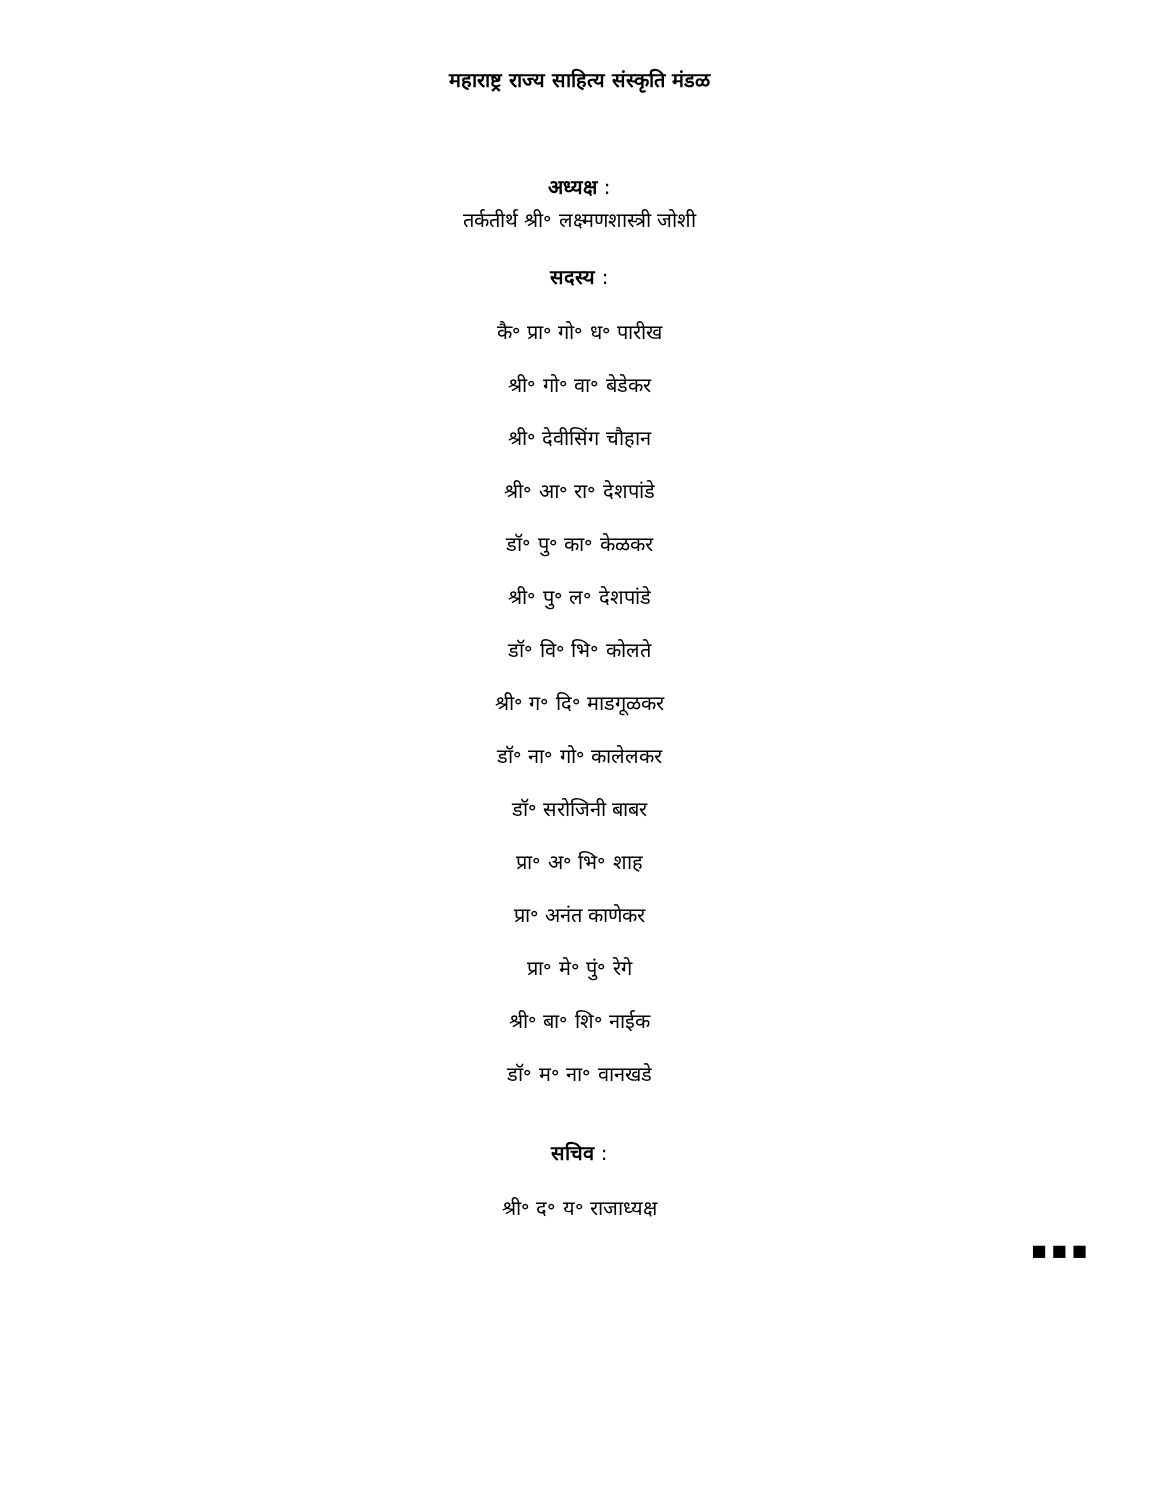महाराष्ट्र राज्य साहित्य संस्कृति मंडळ
अध्यक्ष :
तर्कतीर्थ श्री॰ लक्ष्मणशास्त्री जोशी
सदस्य :
कै॰ प्रा॰ गो॰ ध॰ पारीख
श्री॰ गो॰ वा॰ बेडेकर
श्री॰ देवीसिंग चौहान
श्री॰ आ॰ रा॰ देशपांडे
डॉ॰ पु॰ का॰ केळकर
श्री॰ पु॰ ल॰ देशपांडे
डॉ॰ वि॰ भि॰ कोलते
श्री॰ ग॰ दि॰ माडगूळकर
डॉ॰ ना॰ गो॰ कालेलकर
डॉ॰ सरोजिनी बाबर
प्रा॰ अ॰ भि॰ शाह
प्रा॰ अनंत काणेकर
प्रा॰ मे॰ पुं॰ रेगे
श्री॰ बा॰ शि॰ नाईक
डॉ॰ म॰ ना॰ वानखडे
सचिव :
श्री॰ द॰ य॰ राजाध्यक्ष
■ ■ ■